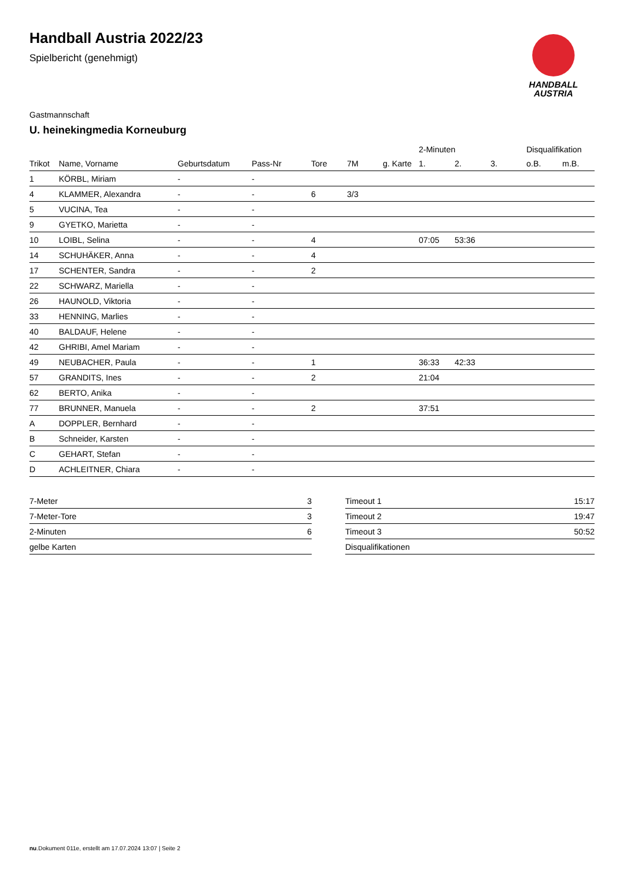Handball Austria 2022/23
Spielbericht (genehmigt)
HANDBALL
AUSTRIA
Gastmannschaft
U. heinekingmedia Korneuburg
| | | | | | | | 2-Minuten | | | Disqualifikation | |
| --- | --- | --- | --- | --- | --- | --- | --- | --- | --- | --- | --- |
| Trikot | Name, Vorname | Geburtsdatum | Pass-Nr | Tore | 7M | g. Karte | 1. | 2. | 3. | o.B. | m.B. |
| 1 | KÖRBL, Miriam | - | - | | | | | | | | |
| 4 | KLAMMER, Alexandra | - | - | 6 | 3/3 | | | | | | |
| 5 | VUCINA, Tea | - | - | | | | | | | | |
| 9 | GYETKO, Marietta | - | - | | | | | | | | |
| 10 | LOIBL, Selina | - | - | 4 | | | 07:05 | 53:36 | | | |
| 14 | SCHUHÄKER, Anna | - | - | 4 | | | | | | | |
| 17 | SCHENTER, Sandra | - | - | 2 | | | | | | | |
| 22 | SCHWARZ, Mariella | - | - | | | | | | | | |
| 26 | HAUNOLD, Viktoria | - | - | | | | | | | | |
| 33 | HENNING, Marlies | - | - | | | | | | | | |
| 40 | BALDAUF, Helene | - | - | | | | | | | | |
| 42 | GHRIBI, Amel Mariam | - | - | | | | | | | | |
| 49 | NEUBACHER, Paula | - | - | 1 | | | 36:33 | 42:33 | | | |
| 57 | GRANDITS, Ines | - | - | 2 | | | 21:04 | | | | |
| 62 | BERTO, Anika | - | - | | | | | | | | |
| 77 | BRUNNER, Manuela | - | - | 2 | | | 37:51 | | | | |
| A | DOPPLER, Bernhard | - | - | | | | | | | | |
| B | Schneider, Karsten | - | - | | | | | | | | |
| C | GEHART, Stefan | - | - | | | | | | | | |
| D | ACHLEITNER, Chiara | - | - | | | | | | | | |
| 7-Meter | 3 |
| 7-Meter-Tore | 3 |
| 2-Minuten | 6 |
| gelbe Karten | |
| Timeout 1 | 15:17 |
| Timeout 2 | 19:47 |
| Timeout 3 | 50:52 |
| Disqualifikationen | |
nu.Dokument 011e, erstellt am 17.07.2024 13:07 | Seite 2